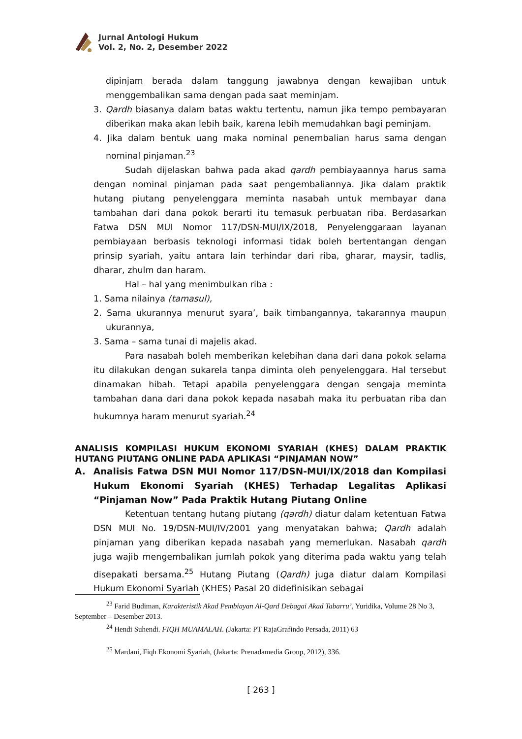Jurnal Antologi Hukum
Vol. 2, No. 2, Desember 2022
dipinjam berada dalam tanggung jawabnya dengan kewajiban untuk menggembalikan sama dengan pada saat meminjam.
3. Qardh biasanya dalam batas waktu tertentu, namun jika tempo pembayaran diberikan maka akan lebih baik, karena lebih memudahkan bagi peminjam.
4. Jika dalam bentuk uang maka nominal penembalian harus sama dengan nominal pinjaman.<sup>23</sup>
Sudah dijelaskan bahwa pada akad qardh pembiayaannya harus sama dengan nominal pinjaman pada saat pengembaliannya. Jika dalam praktik hutang piutang penyelenggara meminta nasabah untuk membayar dana tambahan dari dana pokok berarti itu temasuk perbuatan riba. Berdasarkan Fatwa DSN MUI Nomor 117/DSN-MUI/IX/2018, Penyelenggaraan layanan pembiayaan berbasis teknologi informasi tidak boleh bertentangan dengan prinsip syariah, yaitu antara lain terhindar dari riba, gharar, maysir, tadlis, dharar, zhulm dan haram.
Hal – hal yang menimbulkan riba :
1. Sama nilainya (tamasul),
2. Sama ukurannya menurut syara’, baik timbangannya, takarannya maupun ukurannya,
3. Sama – sama tunai di majelis akad.
Para nasabah boleh memberikan kelebihan dana dari dana pokok selama itu dilakukan dengan sukarela tanpa diminta oleh penyelenggara. Hal tersebut dinamakan hibah. Tetapi apabila penyelenggara dengan sengaja meminta tambahan dana dari dana pokok kepada nasabah maka itu perbuatan riba dan hukumnya haram menurut syariah.<sup>24</sup>
ANALISIS KOMPILASI HUKUM EKONOMI SYARIAH (KHES) DALAM PRAKTIK HUTANG PIUTANG ONLINE PADA APLIKASI “PINJAMAN NOW”
A. Analisis Fatwa DSN MUI Nomor 117/DSN-MUI/IX/2018 dan Kompilasi Hukum Ekonomi Syariah (KHES) Terhadap Legalitas Aplikasi “Pinjaman Now” Pada Praktik Hutang Piutang Online
Ketentuan tentang hutang piutang (qardh) diatur dalam ketentuan Fatwa DSN MUI No. 19/DSN-MUI/IV/2001 yang menyatakan bahwa; Qardh adalah pinjaman yang diberikan kepada nasabah yang memerlukan. Nasabah qardh juga wajib mengembalikan jumlah pokok yang diterima pada waktu yang telah disepakati bersama.<sup>25</sup> Hutang Piutang (Qardh) juga diatur dalam Kompilasi Hukum Ekonomi Syariah (KHES) Pasal 20 didefinisikan sebagai
<sup>23</sup> Farid Budiman, Karakteristik Akad Pembiayan Al-Qard Debagai Akad Tabarru’, Yuridika, Volume 28 No 3, September – Desember 2013.
<sup>24</sup> Hendi Suhendi. FIQH MUAMALAH. (Jakarta: PT RajaGrafindo Persada, 2011) 63
<sup>25</sup> Mardani, Fiqh Ekonomi Syariah, (Jakarta: Prenadamedia Group, 2012), 336.
[ 263 ]